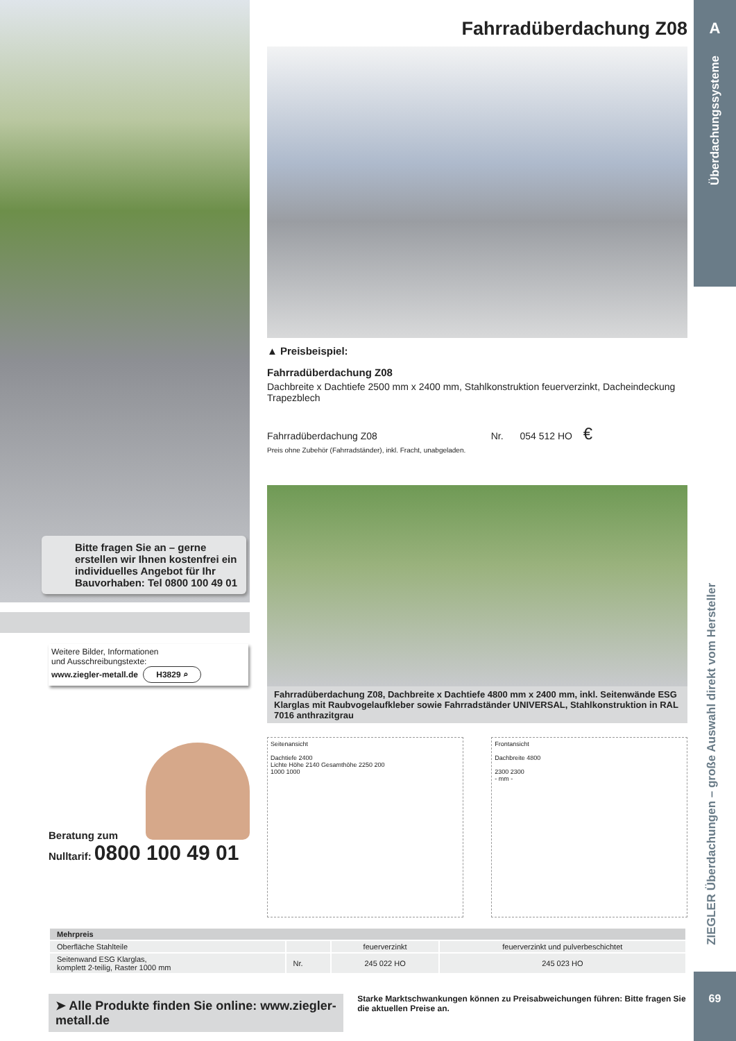Bitte fragen Sie an – gerne erstellen wir Ihnen kostenfrei ein individuelles Angebot für Ihr Bauvorhaben: Tel 0800 100 49 01
Weitere Bilder, Informationen
und Ausschreibungstexte:
www.ziegler-metall.de H3829 ⌕
Beratung zum
Nulltarif: 0800 100 49 01
Fahrradüberdachung Z08
▲ Preisbeispiel:
Fahrradüberdachung Z08
Dachbreite x Dachtiefe 2500 mm x 2400 mm, Stahlkonstruktion feuerverzinkt, Dacheindeckung Trapezblech
Fahrradüberdachung Z08 Nr. 054 512 HO €
Preis ohne Zubehör (Fahrradständer), inkl. Fracht, unabgeladen.
Fahrradüberdachung Z08, Dachbreite x Dachtiefe 4800 mm x 2400 mm, inkl. Seitenwände ESG Klarglas mit Raubvogelaufkleber sowie Fahrradständer UNIVERSAL, Stahlkonstruktion in RAL 7016 anthrazitgrau
Seitenansicht
Dachtiefe 2400
Lichte Höhe 2140 Gesamthöhe 2250 200
1000 1000
Frontansicht
Dachbreite 4800
2300 2300
- mm -
| Mehrpreis | | | |
| --- | --- | --- | --- |
| Oberfläche Stahlteile | | feuerverzinkt | feuerverzinkt und pulverbeschichtet |
| Seitenwand ESG Klarglas, komplett 2-teilig, Raster 1000 mm | Nr. | 245 022 HO | 245 023 HO |
➤ Alle Produkte finden Sie online: www.ziegler-metall.de
Starke Marktschwankungen können zu Preisabweichungen führen: Bitte fragen Sie die aktuellen Preise an.
A
Überdachungssysteme
ZIEGLER Überdachungen – große Auswahl direkt vom Hersteller
69